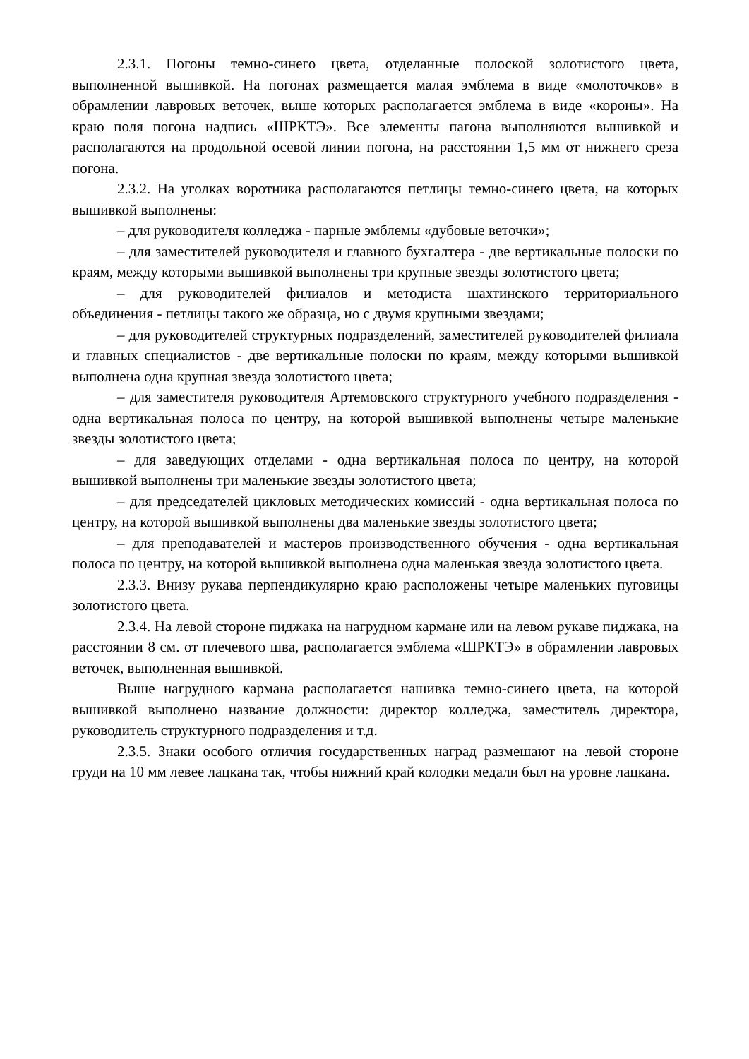2.3.1. Погоны темно-синего цвета, отделанные полоской золотистого цвета, выполненной вышивкой. На погонах размещается малая эмблема в виде «молоточков» в обрамлении лавровых веточек, выше которых располагается эмблема в виде «короны». На краю поля погона надпись «ШРКТЭ». Все элементы пагона выполняются вышивкой и располагаются на продольной осевой линии погона, на расстоянии 1,5 мм от нижнего среза погона.
2.3.2. На уголках воротника располагаются петлицы темно-синего цвета, на которых вышивкой выполнены:
– для руководителя колледжа - парные эмблемы «дубовые веточки»;
– для заместителей руководителя и главного бухгалтера - две вертикальные полоски по краям, между которыми вышивкой выполнены три крупные звезды золотистого цвета;
– для руководителей филиалов и методиста шахтинского территориального объединения - петлицы такого же образца, но с двумя крупными звездами;
– для руководителей структурных подразделений, заместителей руководителей филиала и главных специалистов - две вертикальные полоски по краям, между которыми вышивкой выполнена одна крупная звезда золотистого цвета;
– для заместителя руководителя Артемовского структурного учебного подразделения - одна вертикальная полоса по центру, на которой вышивкой выполнены четыре маленькие звезды золотистого цвета;
– для заведующих отделами - одна вертикальная полоса по центру, на которой вышивкой выполнены три маленькие звезды золотистого цвета;
– для председателей цикловых методических комиссий - одна вертикальная полоса по центру, на которой вышивкой выполнены два маленькие звезды золотистого цвета;
– для преподавателей и мастеров производственного обучения - одна вертикальная полоса по центру, на которой вышивкой выполнена одна маленькая звезда золотистого цвета.
2.3.3. Внизу рукава перпендикулярно краю расположены четыре маленьких пуговицы золотистого цвета.
2.3.4. На левой стороне пиджака на нагрудном кармане или на левом рукаве пиджака, на расстоянии 8 см. от плечевого шва, располагается эмблема «ШРКТЭ» в обрамлении лавровых веточек, выполненная вышивкой.
Выше нагрудного кармана располагается нашивка темно-синего цвета, на которой вышивкой выполнено название должности: директор колледжа, заместитель директора, руководитель структурного подразделения и т.д.
2.3.5. Знаки особого отличия государственных наград размешают на левой стороне груди на 10 мм левее лацкана так, чтобы нижний край колодки медали был на уровне лацкана.